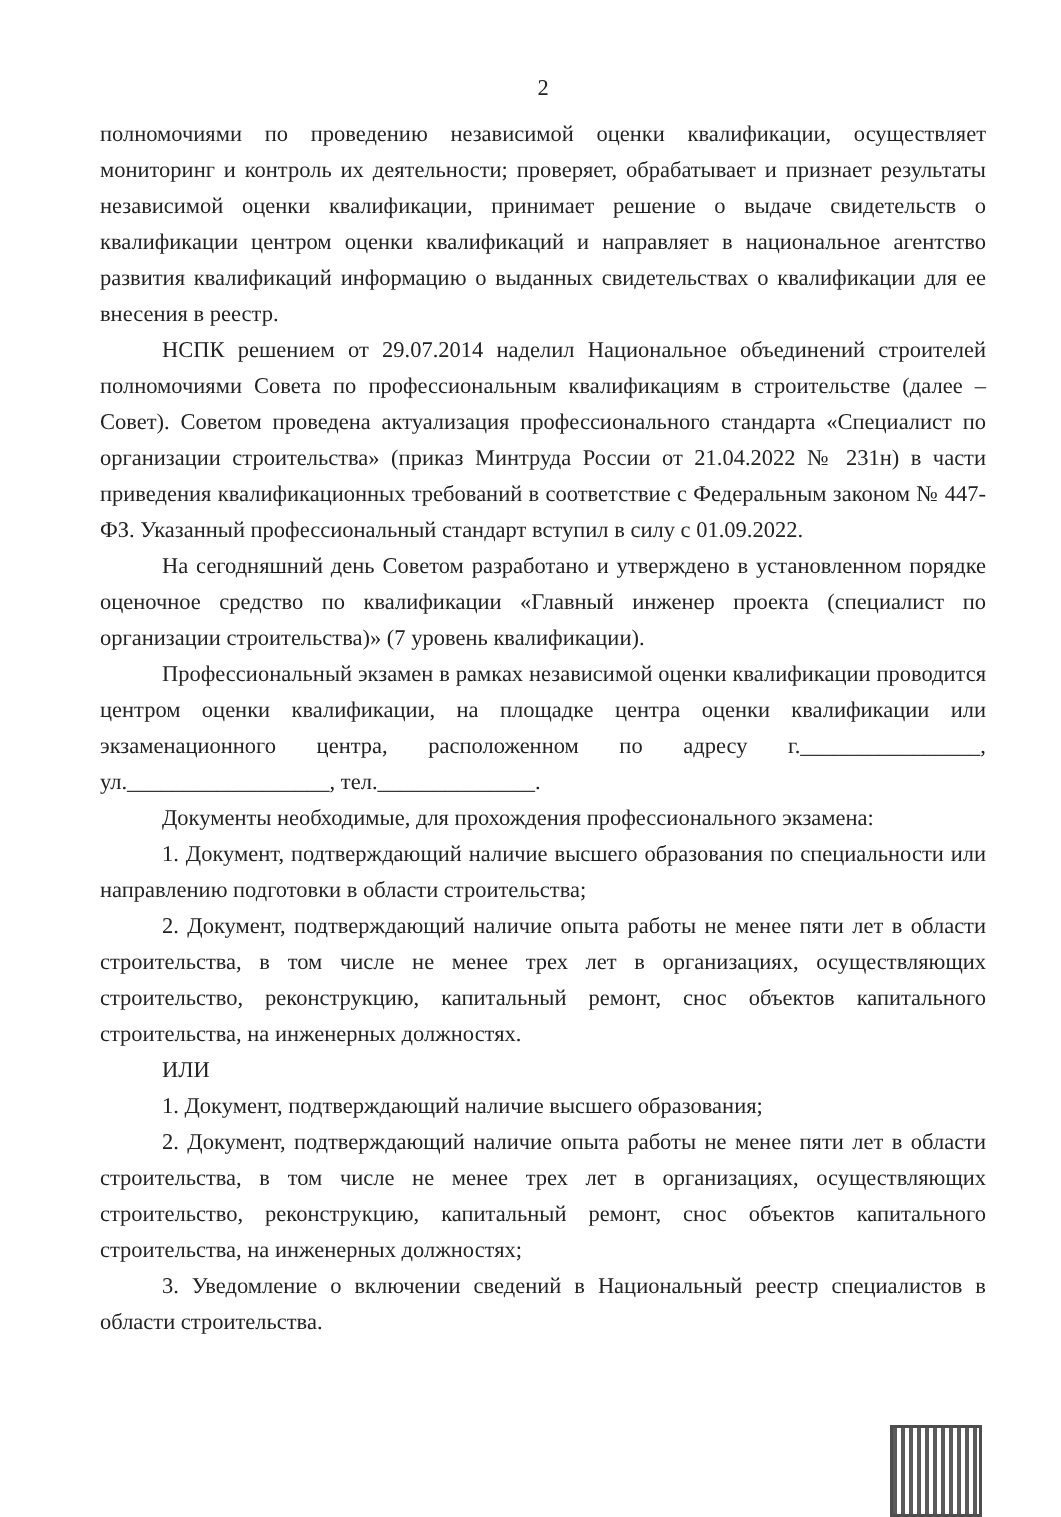2
полномочиями по проведению независимой оценки квалификации, осуществляет мониторинг и контроль их деятельности; проверяет, обрабатывает и признает результаты независимой оценки квалификации, принимает решение о выдаче свидетельств о квалификации центром оценки квалификаций и направляет в национальное агентство развития квалификаций информацию о выданных свидетельствах о квалификации для ее внесения в реестр.
НСПК решением от 29.07.2014 наделил Национальное объединений строителей полномочиями Совета по профессиональным квалификациям в строительстве (далее – Совет). Советом проведена актуализация профессионального стандарта «Специалист по организации строительства» (приказ Минтруда России от 21.04.2022 № 231н) в части приведения квалификационных требований в соответствие с Федеральным законом № 447-ФЗ. Указанный профессиональный стандарт вступил в силу с 01.09.2022.
На сегодняшний день Советом разработано и утверждено в установленном порядке оценочное средство по квалификации «Главный инженер проекта (специалист по организации строительства)» (7 уровень квалификации).
Профессиональный экзамен в рамках независимой оценки квалификации проводится центром оценки квалификации, на площадке центра оценки квалификации или экзаменационного центра, расположенном по адресу г.________________, ул.__________________, тел.______________.
Документы необходимые, для прохождения профессионального экзамена:
1. Документ, подтверждающий наличие высшего образования по специальности или направлению подготовки в области строительства;
2. Документ, подтверждающий наличие опыта работы не менее пяти лет в области строительства, в том числе не менее трех лет в организациях, осуществляющих строительство, реконструкцию, капитальный ремонт, снос объектов капитального строительства, на инженерных должностях.
ИЛИ
1. Документ, подтверждающий наличие высшего образования;
2. Документ, подтверждающий наличие опыта работы не менее пяти лет в области строительства, в том числе не менее трех лет в организациях, осуществляющих строительство, реконструкцию, капитальный ремонт, снос объектов капитального строительства, на инженерных должностях;
3. Уведомление о включении сведений в Национальный реестр специалистов в области строительства.